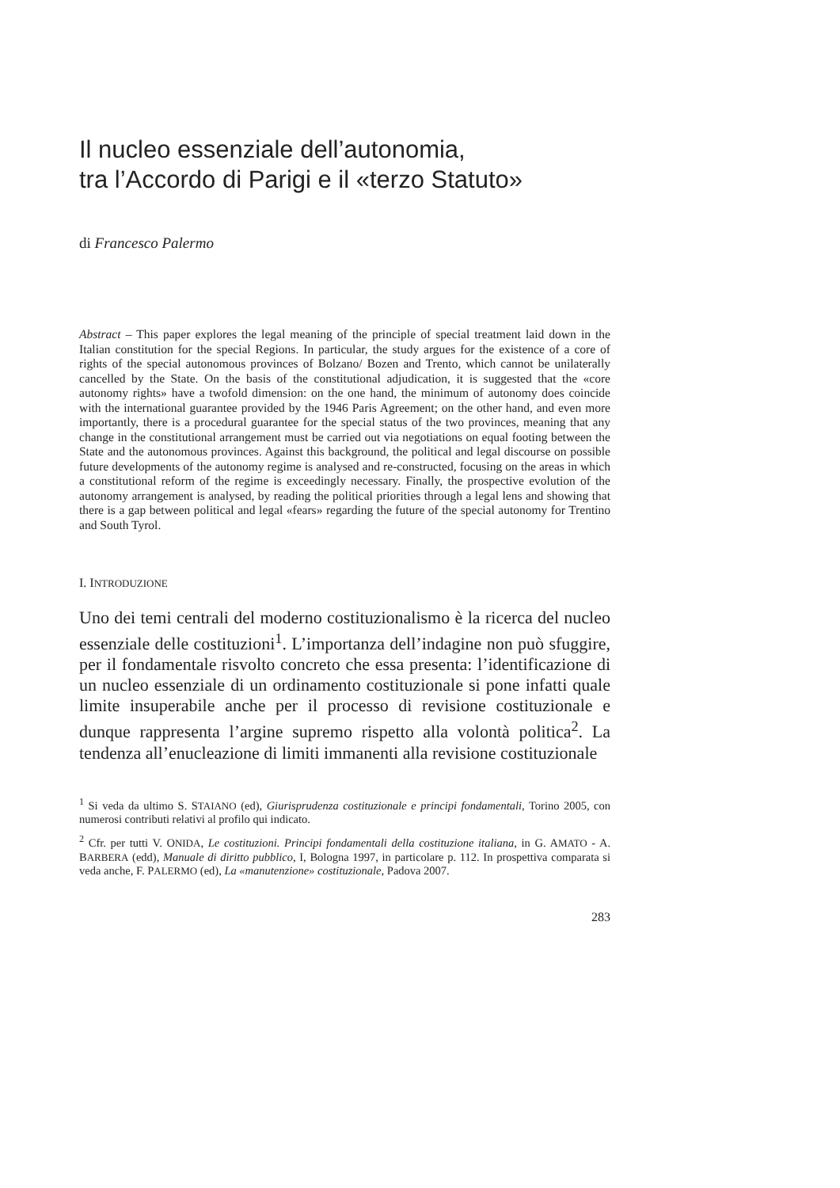Il nucleo essenziale dell’autonomia,
tra l’Accordo di Parigi e il «terzo Statuto»
di Francesco Palermo
Abstract – This paper explores the legal meaning of the principle of special treatment laid down in the Italian constitution for the special Regions. In particular, the study argues for the existence of a core of rights of the special autonomous provinces of Bolzano/ Bozen and Trento, which cannot be unilaterally cancelled by the State. On the basis of the constitutional adjudication, it is suggested that the «core autonomy rights» have a twofold dimension: on the one hand, the minimum of autonomy does coincide with the international guarantee provided by the 1946 Paris Agreement; on the other hand, and even more importantly, there is a procedural guarantee for the special status of the two provinces, meaning that any change in the constitutional arrangement must be carried out via negotiations on equal footing between the State and the autonomous provinces. Against this background, the political and legal discourse on possible future developments of the autonomy regime is analysed and re-constructed, focusing on the areas in which a constitutional reform of the regime is exceedingly necessary. Finally, the prospective evolution of the autonomy arrangement is analysed, by reading the political priorities through a legal lens and showing that there is a gap between political and legal «fears» regarding the future of the special autonomy for Trentino and South Tyrol.
I. INTRODUZIONE
Uno dei temi centrali del moderno costituzionalismo è la ricerca del nucleo essenziale delle costituzioni<sup>1</sup>. L’importanza dell’indagine non può sfuggire, per il fondamentale risvolto concreto che essa presenta: l’identificazione di un nucleo essenziale di un ordinamento costituzionale si pone infatti quale limite insuperabile anche per il processo di revisione costituzionale e dunque rappresenta l’argine supremo rispetto alla volontà politica<sup>2</sup>. La tendenza all’enucleazione di limiti immanenti alla revisione costituzionale
<sup>1</sup> Si veda da ultimo S. STAIANO (ed), Giurisprudenza costituzionale e principi fondamentali, Torino 2005, con numerosi contributi relativi al profilo qui indicato.
<sup>2</sup> Cfr. per tutti V. ONIDA, Le costituzioni. Principi fondamentali della costituzione italiana, in G. AMATO - A. BARBERA (edd), Manuale di diritto pubblico, I, Bologna 1997, in particolare p. 112. In prospettiva comparata si veda anche, F. PALERMO (ed), La «manutenzione» costituzionale, Padova 2007.
283